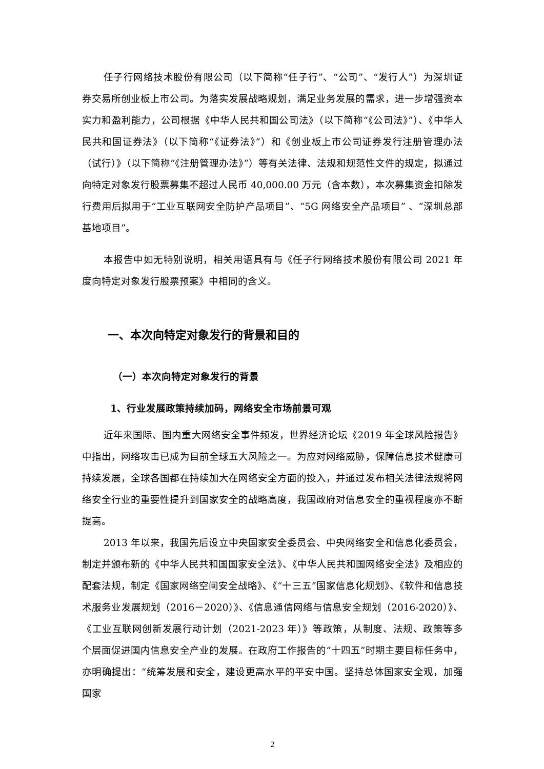任子行网络技术股份有限公司（以下简称“任子行”、“公司”、“发行人”）为深圳证券交易所创业板上市公司。为落实发展战略规划，满足业务发展的需求，进一步增强资本实力和盈利能力，公司根据《中华人民共和国公司法》（以下简称“《公司法》”）、《中华人民共和国证券法》（以下简称“《证券法》”）和《创业板上市公司证券发行注册管理办法（试行）》（以下简称“《注册管理办法》”）等有关法律、法规和规范性文件的规定，拟通过向特定对象发行股票募集不超过人民币 40,000.00 万元（含本数），本次募集资金扣除发行费用后拟用于“工业互联网安全防护产品项目”、“5G 网络安全产品项目” 、“深圳总部基地项目”。
本报告中如无特别说明，相关用语具有与《任子行网络技术股份有限公司 2021 年度向特定对象发行股票预案》中相同的含义。
一、本次向特定对象发行的背景和目的
（一）本次向特定对象发行的背景
1、行业发展政策持续加码，网络安全市场前景可观
近年来国际、国内重大网络安全事件频发，世界经济论坛《2019 年全球风险报告》中指出，网络攻击已成为目前全球五大风险之一。为应对网络威胁，保障信息技术健康可持续发展，全球各国都在持续加大在网络安全方面的投入，并通过发布相关法律法规将网络安全行业的重要性提升到国家安全的战略高度，我国政府对信息安全的重视程度亦不断提高。
2013 年以来，我国先后设立中央国家安全委员会、中央网络安全和信息化委员会，制定并颁布新的《中华人民共和国国家安全法》、《中华人民共和国网络安全法》及相应的配套法规，制定《国家网络空间安全战略》、《“十三五”国家信息化规划》、《软件和信息技术服务业发展规划（2016－2020）》、《信息通信网络与信息安全规划（2016-2020）》、《工业互联网创新发展行动计划（2021-2023 年）》等政策，从制度、法规、政策等多个层面促进国内信息安全产业的发展。在政府工作报告的“十四五”时期主要目标任务中，亦明确提出：“统筹发展和安全，建设更高水平的平安中国。坚持总体国家安全观，加强国家
2